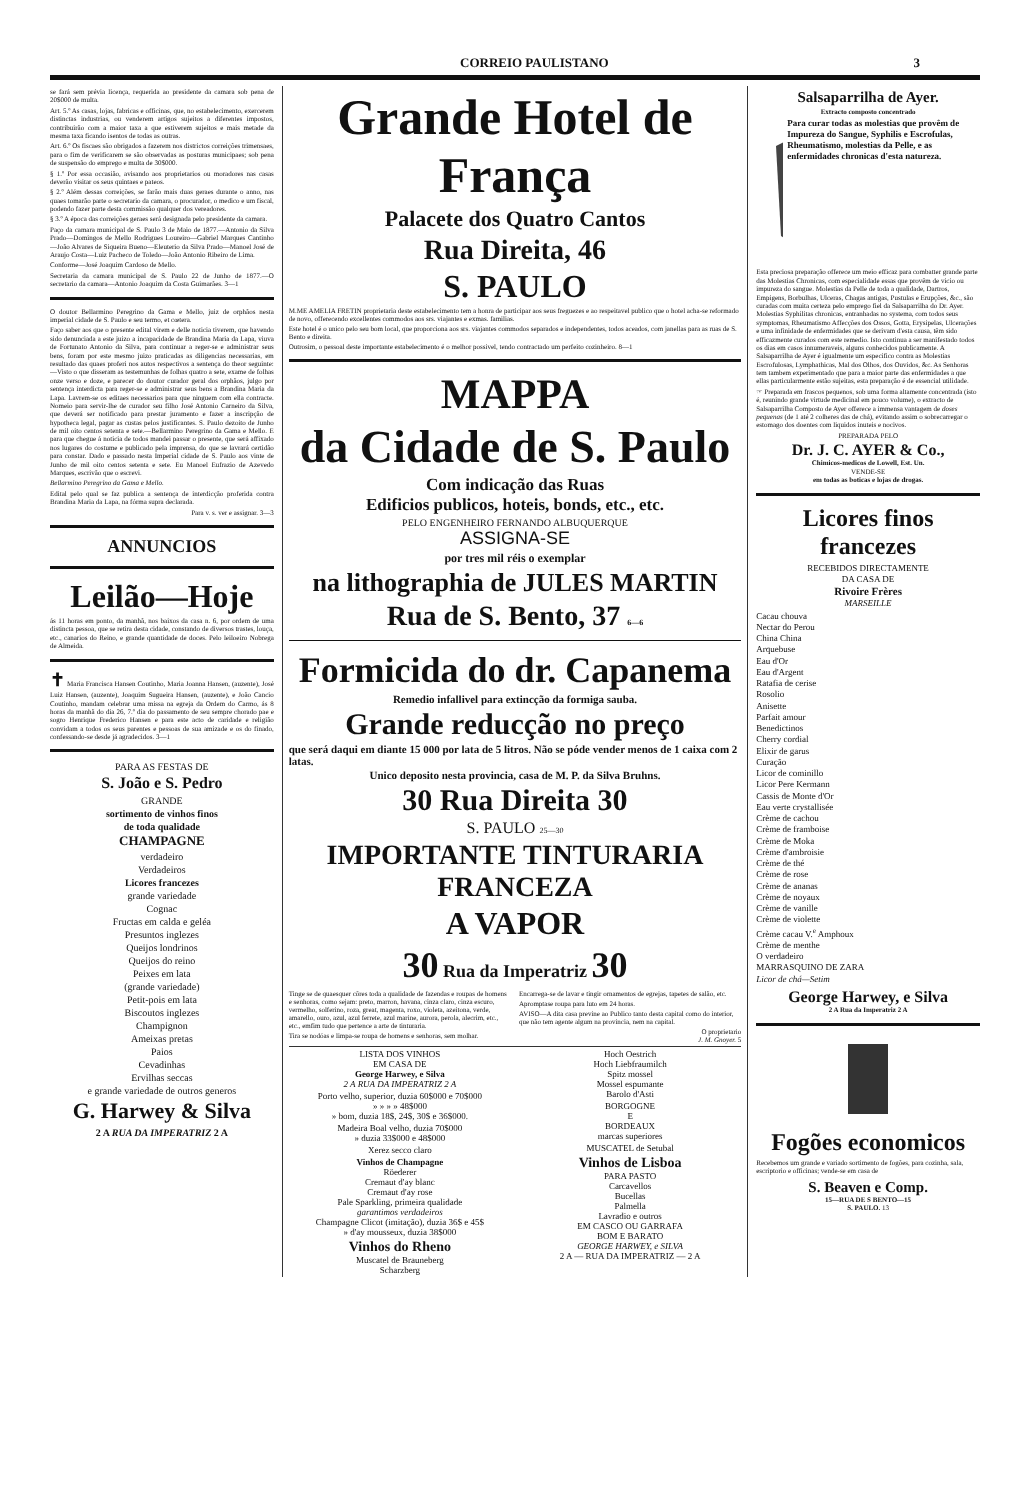CORREIO PAULISTANO 3
se fará sem prévia licença, requerida ao presidente da camara sob pena de 20$000 de multa.
Art. 5.º As casas, lojas, fabricas e officinas, que, no estabelecimento, exercerem distinctas industrias, ou venderem artigos sujeitos a diferentes impostos, contribuirão com a maior taxa a que estiverem sujeitos e mais metade da mesma taxa ficando isentos de todas as outras.
Art. 6.º Os fiscaes são obrigados a fazerem nos districtos correições trimensaes, para o fim de verificarem se são observadas as posturas municipaes; sob pena de suspensão do emprego e multa de 30$000.
§ 1.º Por essa occasião, avisando aos proprietarios ou moradores nas casas deverão visitar os seus quintaes e pateos.
§ 2.º Além dessas correições, se farão mais duas geraes durante o anno, nas quaes tomarão parte o secretario da camara, o procurador, o medico e um fiscal, podendo fazer parte desta commissão qualquer dos vereadores.
§ 3.º A época das correições geraes será designada pelo presidente da camara.
Paço da camara municipal de S. Paulo 3 de Maio de 1877.—Antonio da Silva Prado—Domingos de Mello Rodrigues Loureiro—Gabriel Marques Cantinho—João Alvares de Siqueira Bueno—Eleuterio da Silva Prado—Manoel José de Araujo Costa—Luiz Pacheco de Toledo—João Antonio Ribeiro de Lima.
Conforme—José Joaquim Cardoso de Mello.
Secretaria da camara municipal de S. Paulo 22 de Junho de 1877.—O secretario da camara—Antonio Joaquim da Costa Guimarães. 3—1
O doutor Bellarmino Peregrino da Gama e Mello, juiz de orphãos nesta imperial cidade de S. Paulo e seu termo, et cœtera.
Faço saber aos que o presente edital virem e delle noticia tiverem, que havendo sido denunciada a este juizo a incapacidade de Brandina Maria da Lapa, viuva de Fortunato Antonio da Silva, para continuar a reger-se e administrar seus bens, foram por este mesmo juizo praticadas as diligencias necessarias, em resultado das quaes proferi nos autos respectivos a sentença do theor seguinte: —Visto o que disseram as testemunhas de folhas quatro a sete, exame de folhas onze verso e doze, e parecer do doutor curador geral dos orphãos, julgo por sentença interdicta para reger-se e administrar seus bens a Brandina Maria da Lapa. Lavrem-se os editaes necessarios para que ninguem com ella contracte. Nomeio para servir-lhe de curador seu filho José Antonio Carneiro da Silva, que deverá ser notificado para prestar juramento e fazer a inscripção de hypotheca legal, pagar as custas pelos justificantes. S. Paulo dezoito de Junho de mil oito centos setenta e sete.—Bellarmino Peregrino da Gama e Mello. E para que chegue á noticia de todos mandei passar o presente, que será affixado nos lugares do costume e publicado pela imprensa, do que se lavrará certidão para constar. Dado e passado nesta Imperial cidade de S. Paulo aos vinte de Junho de mil oito centos setenta e sete. Eu Manoel Eufrazio de Azevedo Marques, escrivão que o escrevi.
Bellarmino Peregrino da Gama e Mello.
Edital pelo qual se faz publica a sentença de interdicção proferida contra Brandina Maria da Lapa, na fórma supra declarada.
Para v. s. ver e assignar. 3—3
ANNUNCIOS
Leilão—Hoje
ás 11 horas em ponto, da manhã, nos baixos da casa n. 6, por ordem de uma distincta pessoa, que se retira desta cidade, constando de diversos trastes, louça, etc., canarios do Reino, e grande quantidade de doces. Pelo leiloeiro Nobrega de Almeida.
✝ Maria Francisca Hansen Coutinho, Maria Joanna Hansen, (auzente), José Luiz Hansen, (auzente), Joaquim Sugueira Hansen, (auzente), e João Cancio Coutinho, mandam celebrar uma missa na egreja da Ordem do Carmo, ás 8 horas da manhã do dia 26, 7.º dia do passamento de seu sempre chorado pae e sogro Henrique Frederico Hansen e para este acto de caridade e religião convidam a todos os seus parentes e pessoas de sua amizade e os do finado, confessando-se desde já agradecidos. 3—1
PARA AS FESTAS DE
S. João e S. Pedro
GRANDE
sortimento de vinhos finos
de toda qualidade
CHAMPAGNE
verdadeiro
Verdadeiros
Licores francezes
grande variedade
Cognac
Fructas em calda e geléa
Presuntos inglezes
Queijos londrinos
Queijos do reino
Peixes em lata
(grande variedade)
Petit-pois em lata
Biscoutos inglezes
Champignon
Ameixas pretas
Paios
Cevadinhas
Ervilhas seccas
e grande variedade de outros generos
G. Harwey & Silva
2 A RUA DA IMPERATRIZ 2 A
Grande Hotel de França
Palacete dos Quatro Cantos
Rua Direita, 46
S. PAULO
M.ME AMELIA FRETIN proprietaria deste estabelecimento tem a honra de participar aos seus freguezes e ao respeitavel publico que o hotel acha-se reformado de novo, offerecendo excellentes commodos aos srs. viajantes e exmas. familias.
Este hotel é o unico pelo seu bom local, que proporciona aos srs. viajantes commodos separados e independentes, todos aceados, com janellas para as ruas de S. Bento e direita.
Outrosim, o pessoal deste importante estabelecimento é o melhor possivel, tendo contractado um perfeito cozinheiro. 8—1
MAPPA
da Cidade de S. Paulo
Com indicação das Ruas
Edificios publicos, hoteis, bonds, etc., etc.
PELO ENGENHEIRO FERNANDO ALBUQUERQUE
ASSIGNA-SE
por tres mil réis o exemplar
na lithographia de JULES MARTIN
Rua de S. Bento, 37 6—6
Formicida do dr. Capanema
Remedio infallivel para extincção da formiga sauba.
Grande reducção no preço
que será daqui em diante 15 000 por lata de 5 litros. Não se póde vender menos de 1 caixa com 2 latas.
Unico deposito nesta provincia, casa de M. P. da Silva Bruhns.
30 Rua Direita 30
S. PAULO 25—30
IMPORTANTE TINTURARIA FRANCEZA
A VAPOR
30 Rua da Imperatriz 30
Tinge se de quaesquer côres toda a qualidade de fazendas e roupas de homens e senhoras, como sejam: preto, marron, havana, cinza claro, cinza escuro, vermelho, solferino, roza, great, magenta, roxo, violeta, azeitona, verde, amarello, ouro, azul, azul ferrete, azul marine, aurora, perola, alecrim, etc., etc., emfim tudo que pertence a arte de tinturaria.
Tira se nodóas e limpa-se roupa de homens e senhoras, sem molhar.
Encarrega-se de lavar e tingir ornamentos de egrejas, tapetes de salão, etc.
Apromptase roupa para luto em 24 horas.
AVISO—A dita casa previne ao Publico tanto desta capital como do interior, que não tem agente algum na provincia, nem na capital.
O proprietario
J. M. Gnoyer. 5
LISTA DOS VINHOS
EM CASA DE
George Harwey, e Silva
2 A RUA DA IMPERATRIZ 2 A
Porto velho, superior, duzia 60$000 e 70$000
» » » » 48$000
» bom, duzia 18$, 24$, 30$ e 36$000.
Madeira Boal velho, duzia 70$000
» duzia 33$000 e 48$000
Xerez secco claro
Vinhos de Champagne
Röederer
Cremaut d'ay blanc
Cremaut d'ay rose
Pale Sparkling, primeira qualidade
garantimos verdadeiros
Champagne Clicot (imitação), duzia 36$ e 45$
» d'ay mousseux, duzia 38$000
Vinhos do Rheno
Muscatel de Brauneberg
Scharzberg
Hoch Oestrich
Hoch Liebfraumilch
Spitz mossel
Mossel espumante
Barolo d'Asti
BORGOGNE
E
BORDEAUX
marcas superiores
MUSCATEL de Setubal
Vinhos de Lisboa
PARA PASTO
Carcavellos
Bucellas
Palmella
Lavradio e outros
EM CASCO OU GARRAFA
BOM E BARATO
GEORGE HARWEY, e SILVA
2 A — RUA DA IMPERATRIZ — 2 A
Salsaparrilha de Ayer.
Extracto composto concentrado
Para curar todas as molestias que provêm de Impureza do Sangue, Syphilis e Escrofulas, Rheumatismo, molestias da Pelle, e as enfermidades chronicas d'esta natureza.
Esta preciosa preparação offerece um meio efficaz para combatter grande parte das Molestias Chronicas, com especialidade essas que provêm de vicio ou impureza do sangue. Molestias da Pelle de toda a qualidade, Dartros, Empigens, Borbulhas, Ulceras, Chagas antigas, Pustulas e Erupções, &c., são curadas com muita certeza pelo emprego fiel da Salsaparrilha do Dr. Ayer. Molestias Syphilitas chronicas, entranhadas no systema, com todos seus symptomas, Rheumatismo Affecções dos Ossos, Gotta, Erysipelas, Ulcerações e uma infinidade de enfermidades que se derivam d'esta causa, têm sido efficazmente curados com este remedio. Isto continua a ser manifestado todos os dias em casos innumeraveis, alguns conhecidos publicamente. A Salsaparrilha de Ayer é igualmente um especifico contra as Molestias Escrofulosas, Lymphathicas, Mal dos Olhos, dos Ouvidos, &c. As Senhoras tem tambem experimentado que para a maior parte das enfermidades a que ellas particularmente estão sujeitas, esta preparação é de essencial utilidade.
☞ Preparada em frascos pequenos, sob uma forma altamente concentrada (isto é, reunindo grande virtude medicinal em pouco volume), o extracto de Salsaparrilha Composto de Ayer offerece a immensa vantagem de doses pequenas (de 1 até 2 colheres das de chá), evitando assim o sobrecarregar o estomago dos doentes com liquidos inuteis e nocivos.
PREPARADA PELO
Dr. J. C. AYER & Co.,
Chimicos-medicos de Lowell, Est. Un.
VENDE-SE
em todas as boticas e lojas de drogas.
Licores finos francezes
RECEBIDOS DIRECTAMENTE
DA CASA DE
Rivoire Frères
MARSEILLE
Cacau chouva
Nectar do Perou
China China
Arquebuse
Eau d'Or
Eau d'Argent
Ratafia de cerise
Rosolio
Anisette
Parfait amour
Benedictinos
Cherry cordial
Elixir de garus
Curação
Licor de cominillo
Licor Pere Kermann
Cassis de Monte d'Or
Eau verte crystallisée
Crème de cachou
Crème de framboise
Crème de Moka
Crème d'ambroisie
Crème de thé
Crème de rose
Crème de ananas
Crème de noyaux
Crème de vanille
Crème de violette
Crème cacau V.<sup>e</sup> Amphoux
Crème de menthe
O verdadeiro
MARRASQUINO DE ZARA
Licor de chá—Setim
George Harwey, e Silva
2 A Rua da Imperatriz 2 A
Fogões economicos
Recebemos um grande e variado sortimento de fogões, para cozinha, sala, escriptorio e officinas; vende-se em casa de
S. Beaven e Comp.
15—RUA DE S BENTO—15
S. PAULO. 13